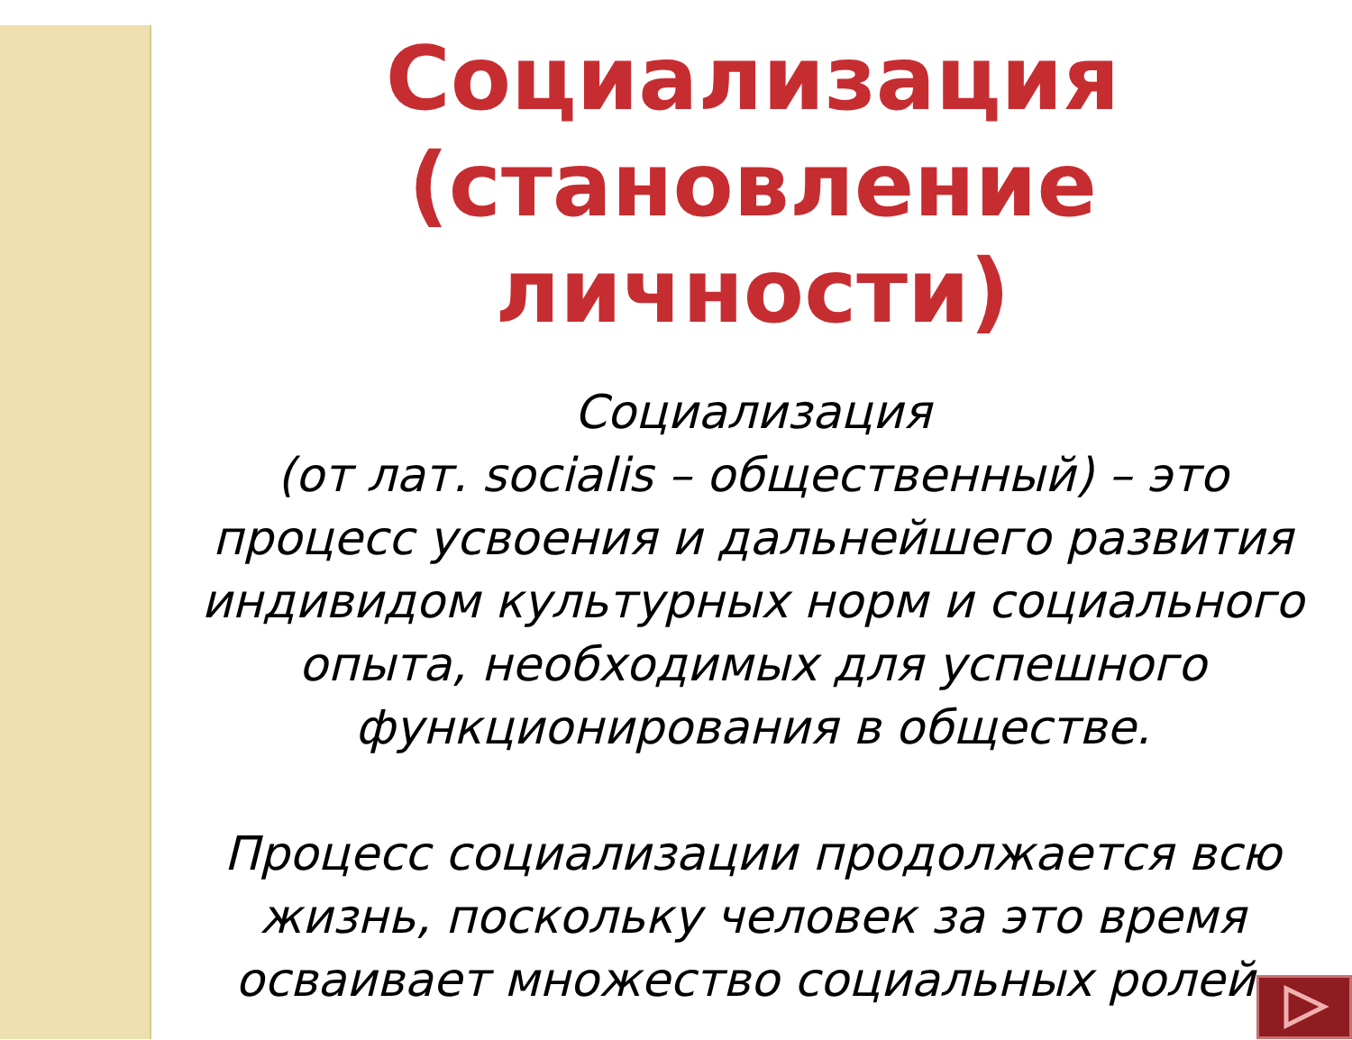Социализация (становление личности)
Социализация
(от лат. socialis – общественный) – это процесс усвоения и дальнейшего развития индивидом культурных норм и социального опыта, необходимых для успешного функционирования в обществе.
Процесс социализации продолжается всю жизнь, поскольку человек за это время осваивает множество социальных ролей.